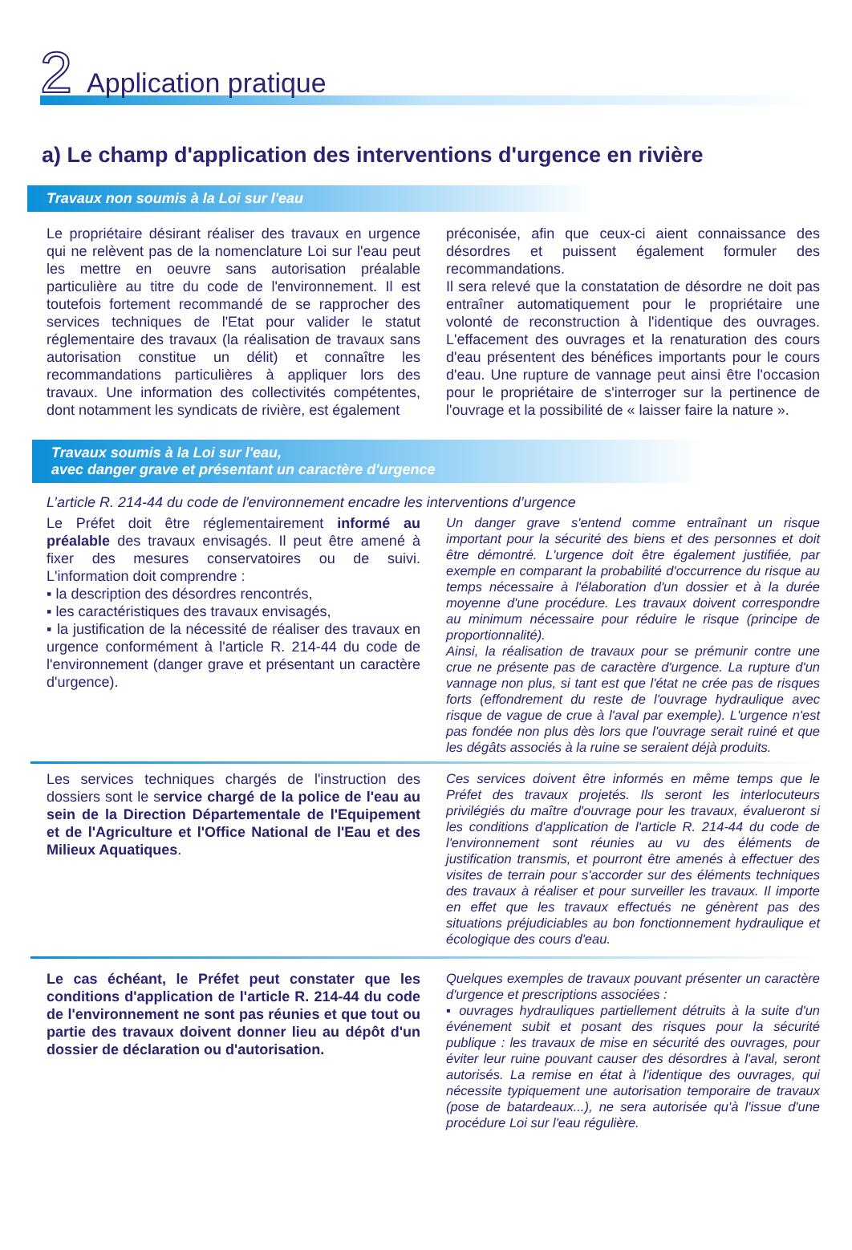2 Application pratique
a) Le champ d'application des interventions d'urgence en rivière
Travaux non soumis à la Loi sur l'eau
Le propriétaire désirant réaliser des travaux en urgence qui ne relèvent pas de la nomenclature Loi sur l'eau peut les mettre en oeuvre sans autorisation préalable particulière au titre du code de l'environnement. Il est toutefois fortement recommandé de se rapprocher des services techniques de l'Etat pour valider le statut réglementaire des travaux (la réalisation de travaux sans autorisation constitue un délit) et connaître les recommandations particulières à appliquer lors des travaux. Une information des collectivités compétentes, dont notamment les syndicats de rivière, est également
préconisée, afin que ceux-ci aient connaissance des désordres et puissent également formuler des recommandations.
Il sera relevé que la constatation de désordre ne doit pas entraîner automatiquement pour le propriétaire une volonté de reconstruction à l'identique des ouvrages. L'effacement des ouvrages et la renaturation des cours d'eau présentent des bénéfices importants pour le cours d'eau. Une rupture de vannage peut ainsi être l'occasion pour le propriétaire de s'interroger sur la pertinence de l'ouvrage et la possibilité de « laisser faire la nature ».
Travaux soumis à la Loi sur l'eau,
avec danger grave et présentant un caractère d'urgence
L’article R. 214-44 du code de l'environnement encadre les interventions d’urgence
Le Préfet doit être réglementairement informé au préalable des travaux envisagés. Il peut être amené à fixer des mesures conservatoires ou de suivi. L'information doit comprendre :
▪ la description des désordres rencontrés,
▪ les caractéristiques des travaux envisagés,
▪ la justification de la nécessité de réaliser des travaux en urgence conformément à l'article R. 214-44 du code de l'environnement (danger grave et présentant un caractère d'urgence).
Un danger grave s'entend comme entraînant un risque important pour la sécurité des biens et des personnes et doit être démontré. L'urgence doit être également justifiée, par exemple en comparant la probabilité d'occurrence du risque au temps nécessaire à l'élaboration d'un dossier et à la durée moyenne d'une procédure. Les travaux doivent correspondre au minimum nécessaire pour réduire le risque (principe de proportionnalité).
Ainsi, la réalisation de travaux pour se prémunir contre une crue ne présente pas de caractère d'urgence. La rupture d'un vannage non plus, si tant est que l'état ne crée pas de risques forts (effondrement du reste de l'ouvrage hydraulique avec risque de vague de crue à l'aval par exemple). L'urgence n'est pas fondée non plus dès lors que l'ouvrage serait ruiné et que les dégâts associés à la ruine se seraient déjà produits.
Les services techniques chargés de l'instruction des dossiers sont le service chargé de la police de l'eau au sein de la Direction Départementale de l'Equipement et de l'Agriculture et l'Office National de l'Eau et des Milieux Aquatiques.
Ces services doivent être informés en même temps que le Préfet des travaux projetés. Ils seront les interlocuteurs privilégiés du maître d'ouvrage pour les travaux, évalueront si les conditions d'application de l'article R. 214-44 du code de l'environnement sont réunies au vu des éléments de justification transmis, et pourront être amenés à effectuer des visites de terrain pour s'accorder sur des éléments techniques des travaux à réaliser et pour surveiller les travaux. Il importe en effet que les travaux effectués ne génèrent pas des situations préjudiciables au bon fonctionnement hydraulique et écologique des cours d'eau.
Le cas échéant, le Préfet peut constater que les conditions d'application de l'article R. 214-44 du code de l'environnement ne sont pas réunies et que tout ou partie des travaux doivent donner lieu au dépôt d'un dossier de déclaration ou d'autorisation.
Quelques exemples de travaux pouvant présenter un caractère d'urgence et prescriptions associées :
▪ ouvrages hydrauliques partiellement détruits à la suite d'un événement subit et posant des risques pour la sécurité publique : les travaux de mise en sécurité des ouvrages, pour éviter leur ruine pouvant causer des désordres à l'aval, seront autorisés. La remise en état à l'identique des ouvrages, qui nécessite typiquement une autorisation temporaire de travaux (pose de batardeaux...), ne sera autorisée qu'à l'issue d'une procédure Loi sur l'eau régulière.